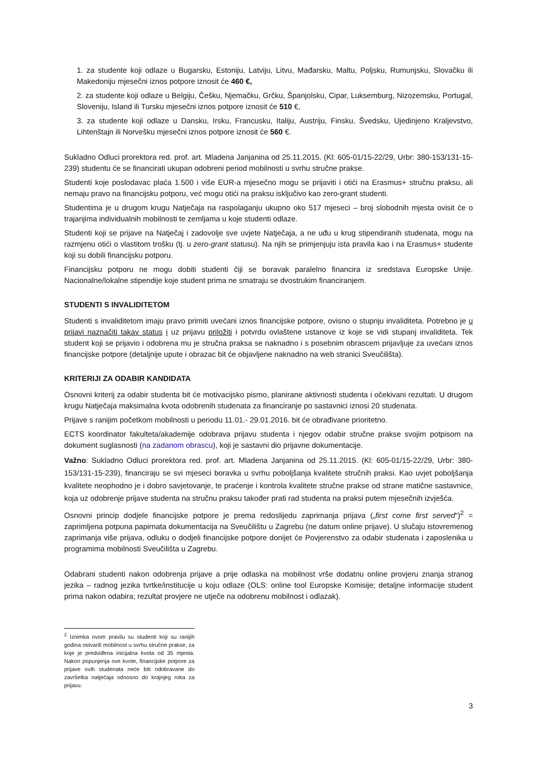1. za studente koji odlaze u Bugarsku, Estoniju, Latviju, Litvu, Mađarsku, Maltu, Poljsku, Rumunjsku, Slovačku ili Makedoniju mjesečni iznos potpore iznosit će 460 €,
2. za studente koji odlaze u Belgiju, Češku, Njemačku, Grčku, Španjolsku, Cipar, Luksemburg, Nizozemsku, Portugal, Sloveniju, Island ili Tursku mjesečni iznos potpore iznosit će 510 €,
3. za studente koji odlaze u Dansku, Irsku, Francusku, Italiju, Austriju, Finsku, Švedsku, Ujedinjeno Kraljevstvo, Lihtenštajn ili Norvešku mjesečni iznos potpore iznosit će 560 €.
Sukladno Odluci prorektora red. prof. art. Mladena Janjanina od 25.11.2015. (Kl: 605-01/15-22/29, Urbr: 380-153/131-15-239) studentu će se financirati ukupan odobreni period mobilnosti u svrhu stručne prakse.
Studenti koje poslodavac plaća 1.500 i više EUR-a mjesečno mogu se prijaviti i otići na Erasmus+ stručnu praksu, ali nemaju pravo na financijsku potporu, već mogu otići na praksu isključivo kao zero-grant studenti.
Studentima je u drugom krugu Natječaja na raspolaganju ukupno oko 517 mjeseci – broj slobodnih mjesta ovisit će o trajanjima individualnih mobilnosti te zemljama u koje studenti odlaze.
Studenti koji se prijave na Natječaj i zadovolje sve uvjete Natječaja, a ne uđu u krug stipendiranih studenata, mogu na razmjenu otići o vlastitom trošku (tj. u zero-grant statusu). Na njih se primjenjuju ista pravila kao i na Erasmus+ studente koji su dobili financijsku potporu.
Financijsku potporu ne mogu dobiti studenti čiji se boravak paralelno financira iz sredstava Europske Unije. Nacionalne/lokalne stipendije koje student prima ne smatraju se dvostrukim financiranjem.
STUDENTI S INVALIDITETOM
Studenti s invaliditetom imaju pravo primiti uvećani iznos financijske potpore, ovisno o stupnju invaliditeta. Potrebno je u prijavi naznačiti takav status i uz prijavu priložiti i potvrdu ovlaštene ustanove iz koje se vidi stupanj invaliditeta. Tek student koji se prijavio i odobrena mu je stručna praksa se naknadno i s posebnim obrascem prijavljuje za uvećani iznos financijske potpore (detaljnije upute i obrazac bit će objavljene naknadno na web stranici Sveučilišta).
KRITERIJI ZA ODABIR KANDIDATA
Osnovni kriterij za odabir studenta bit će motivacijsko pismo, planirane aktivnosti studenta i očekivani rezultati. U drugom krugu Natječaja maksimalna kvota odobrenih studenata za financiranje po sastavnici iznosi 20 studenata.
Prijave s ranijim početkom mobilnosti u periodu 11.01.- 29.01.2016. bit će obrađivane prioritetno.
ECTS koordinator fakulteta/akademije odobrava prijavu studenta i njegov odabir stručne prakse svojim potpisom na dokument suglasnosti (na zadanom obrascu), koji je sastavni dio prijavne dokumentacije.
Važno: Sukladno Odluci prorektora red. prof. art. Mladena Janjanina od 25.11.2015. (Kl: 605-01/15-22/29, Urbr: 380-153/131-15-239), financiraju se svi mjeseci boravka u svrhu poboljšanja kvalitete stručnih praksi. Kao uvjet poboljšanja kvalitete neophodno je i dobro savjetovanje, te praćenje i kontrola kvalitete stručne prakse od strane matične sastavnice, koja uz odobrenje prijave studenta na stručnu praksu također prati rad studenta na praksi putem mjesečnih izvješća.
Osnovni princip dodjele financijske potpore je prema redoslijedu zaprimanja prijava („first come first served“)<sup>2</sup> = zaprimljena potpuna papirnata dokumentacija na Sveučilištu u Zagrebu (ne datum online prijave). U slučaju istovremenog zaprimanja više prijava, odluku o dodjeli financijske potpore donijet će Povjerenstvo za odabir studenata i zaposlenika u programima mobilnosti Sveučilišta u Zagrebu.
Odabrani studenti nakon odobrenja prijave a prije odlaska na mobilnost vrše dodatnu online provjeru znanja stranog jezika – radnog jezika tvrtke/institucije u koju odlaze (OLS: online tool Europske Komisije; detaljne informacije student prima nakon odabira; rezultat provjere ne utječe na odobrenu mobilnost i odlazak).
<sup>2</sup> Iznimka ovom pravilu su studenti koji su ranijih godina ostvarili mobilnost u svrhu stručne prakse, za koje je predviđena inicijalna kvota od 35 mjesta. Nakon popunjenja ove kvote, financijske potpore za prijave ovih studenata neće biti odobravane do završetka natječaja odnosno do krajnjeg roka za prijavu.
3